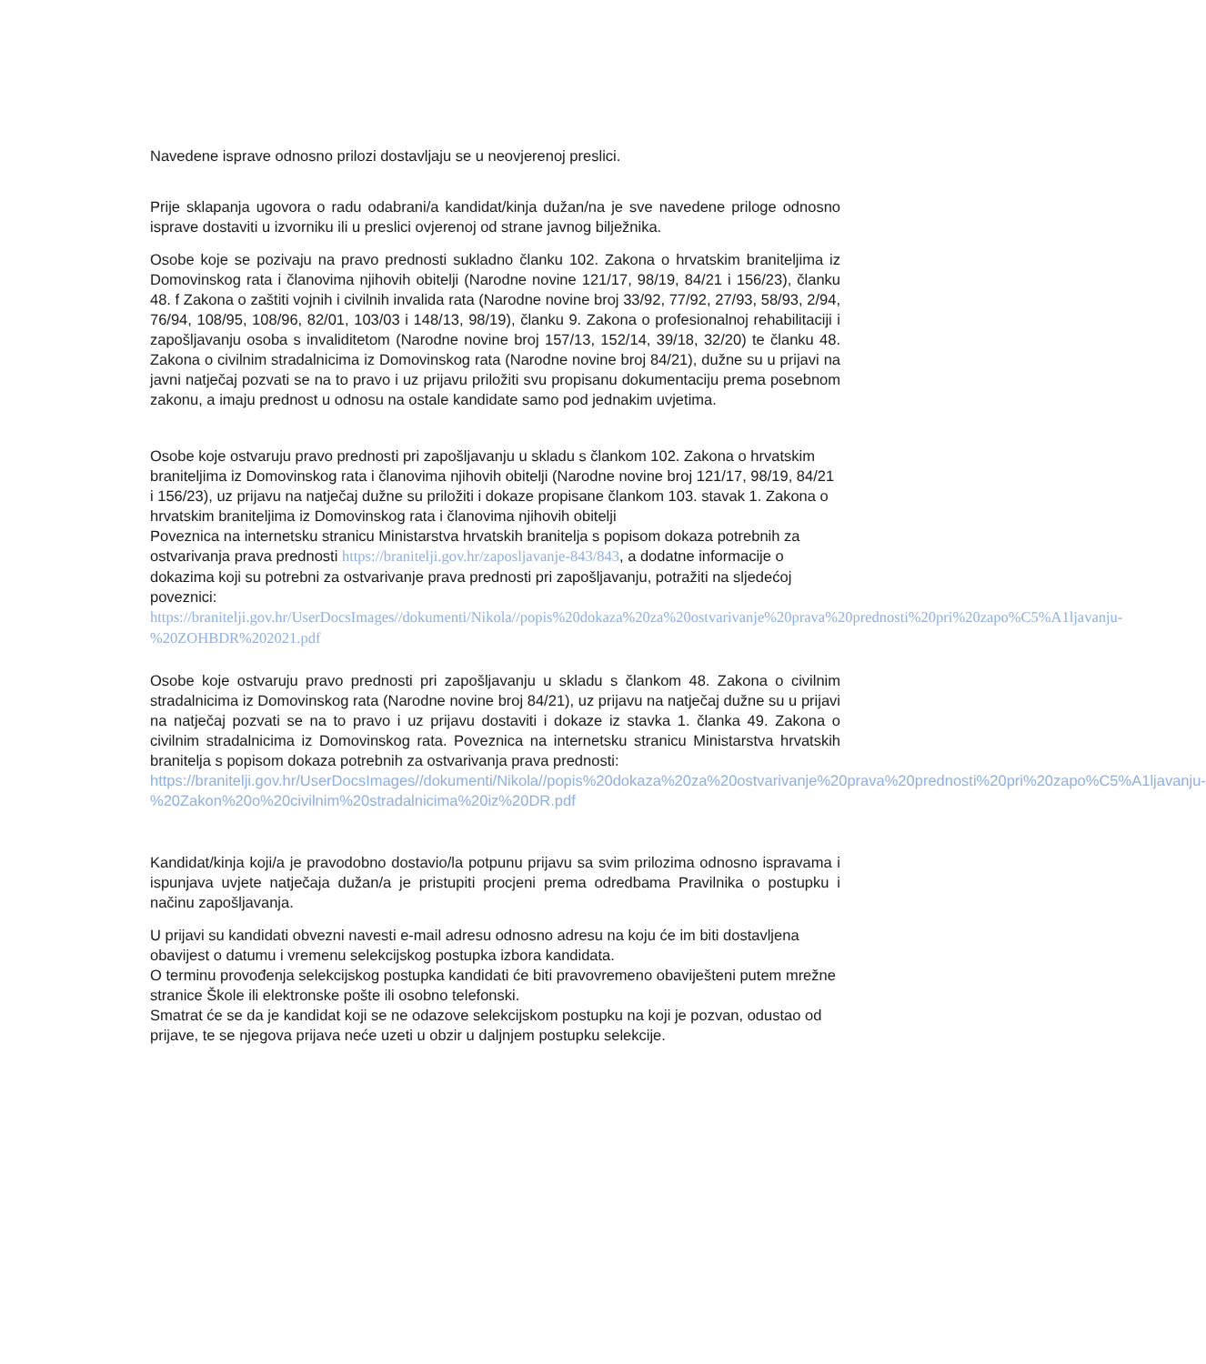Navedene isprave odnosno prilozi dostavljaju se u neovjerenoj preslici.
Prije sklapanja ugovora o radu odabrani/a kandidat/kinja dužan/na je sve navedene priloge odnosno isprave dostaviti u izvorniku ili u preslici ovjerenoj od strane javnog bilježnika.
Osobe koje se pozivaju na pravo prednosti sukladno članku 102. Zakona o hrvatskim braniteljima iz Domovinskog rata i članovima njihovih obitelji (Narodne novine 121/17, 98/19, 84/21 i 156/23), članku 48. f Zakona o zaštiti vojnih i civilnih invalida rata (Narodne novine broj 33/92, 77/92, 27/93, 58/93, 2/94, 76/94, 108/95, 108/96, 82/01, 103/03 i 148/13, 98/19), članku 9. Zakona o profesionalnoj rehabilitaciji i zapošljavanju osoba s invaliditetom (Narodne novine broj 157/13, 152/14, 39/18, 32/20) te članku 48. Zakona o civilnim stradalnicima iz Domovinskog rata (Narodne novine broj 84/21), dužne su u prijavi na javni natječaj pozvati se na to pravo i uz prijavu priložiti svu propisanu dokumentaciju prema posebnom zakonu, a imaju prednost u odnosu na ostale kandidate samo pod jednakim uvjetima.
Osobe koje ostvaruju pravo prednosti pri zapošljavanju u skladu s člankom 102. Zakona o hrvatskim braniteljima iz Domovinskog rata i članovima njihovih obitelji (Narodne novine broj 121/17, 98/19, 84/21 i 156/23), uz prijavu na natječaj dužne su priložiti i dokaze propisane člankom 103. stavak 1. Zakona o hrvatskim braniteljima iz Domovinskog rata i članovima njihovih obitelji
Poveznica na internetsku stranicu Ministarstva hrvatskih branitelja s popisom dokaza potrebnih za ostvarivanja prava prednosti https://branitelji.gov.hr/zaposljavanje-843/843, a dodatne informacije o dokazima koji su potrebni za ostvarivanje prava prednosti pri zapošljavanju, potražiti na sljedećoj poveznici:
https://branitelji.gov.hr/UserDocsImages//dokumenti/Nikola//popis%20dokaza%20za%20ostvarivanje%20prava%20prednosti%20pri%20zapo%C5%A1ljavanju-%20ZOHBDR%202021.pdf
Osobe koje ostvaruju pravo prednosti pri zapošljavanju u skladu s člankom 48. Zakona o civilnim stradalnicima iz Domovinskog rata (Narodne novine broj 84/21), uz prijavu na natječaj dužne su u prijavi na natječaj pozvati se na to pravo i uz prijavu dostaviti i dokaze iz stavka 1. članka 49. Zakona o civilnim stradalnicima iz Domovinskog rata. Poveznica na internetsku stranicu Ministarstva hrvatskih branitelja s popisom dokaza potrebnih za ostvarivanja prava prednosti:
https://branitelji.gov.hr/UserDocsImages//dokumenti/Nikola//popis%20dokaza%20za%20ostvarivanje%20prava%20prednosti%20pri%20zapo%C5%A1ljavanju-%20Zakon%20o%20civilnim%20stradalnicima%20iz%20DR.pdf
Kandidat/kinja koji/a je pravodobno dostavio/la potpunu prijavu sa svim prilozima odnosno ispravama i ispunjava uvjete natječaja dužan/a je pristupiti procjeni prema odredbama Pravilnika o postupku i načinu zapošljavanja.
U prijavi su kandidati obvezni navesti e-mail adresu odnosno adresu na koju će im biti dostavljena obavijest o datumu i vremenu selekcijskog postupka izbora kandidata.
O terminu provođenja selekcijskog postupka kandidati će biti pravovremeno obaviješteni putem mrežne stranice Škole ili elektronske pošte ili osobno telefonski.
Smatrat će se da je kandidat koji se ne odazove selekcijskom postupku na koji je pozvan, odustao od prijave, te se njegova prijava neće uzeti u obzir u daljnjem postupku selekcije.